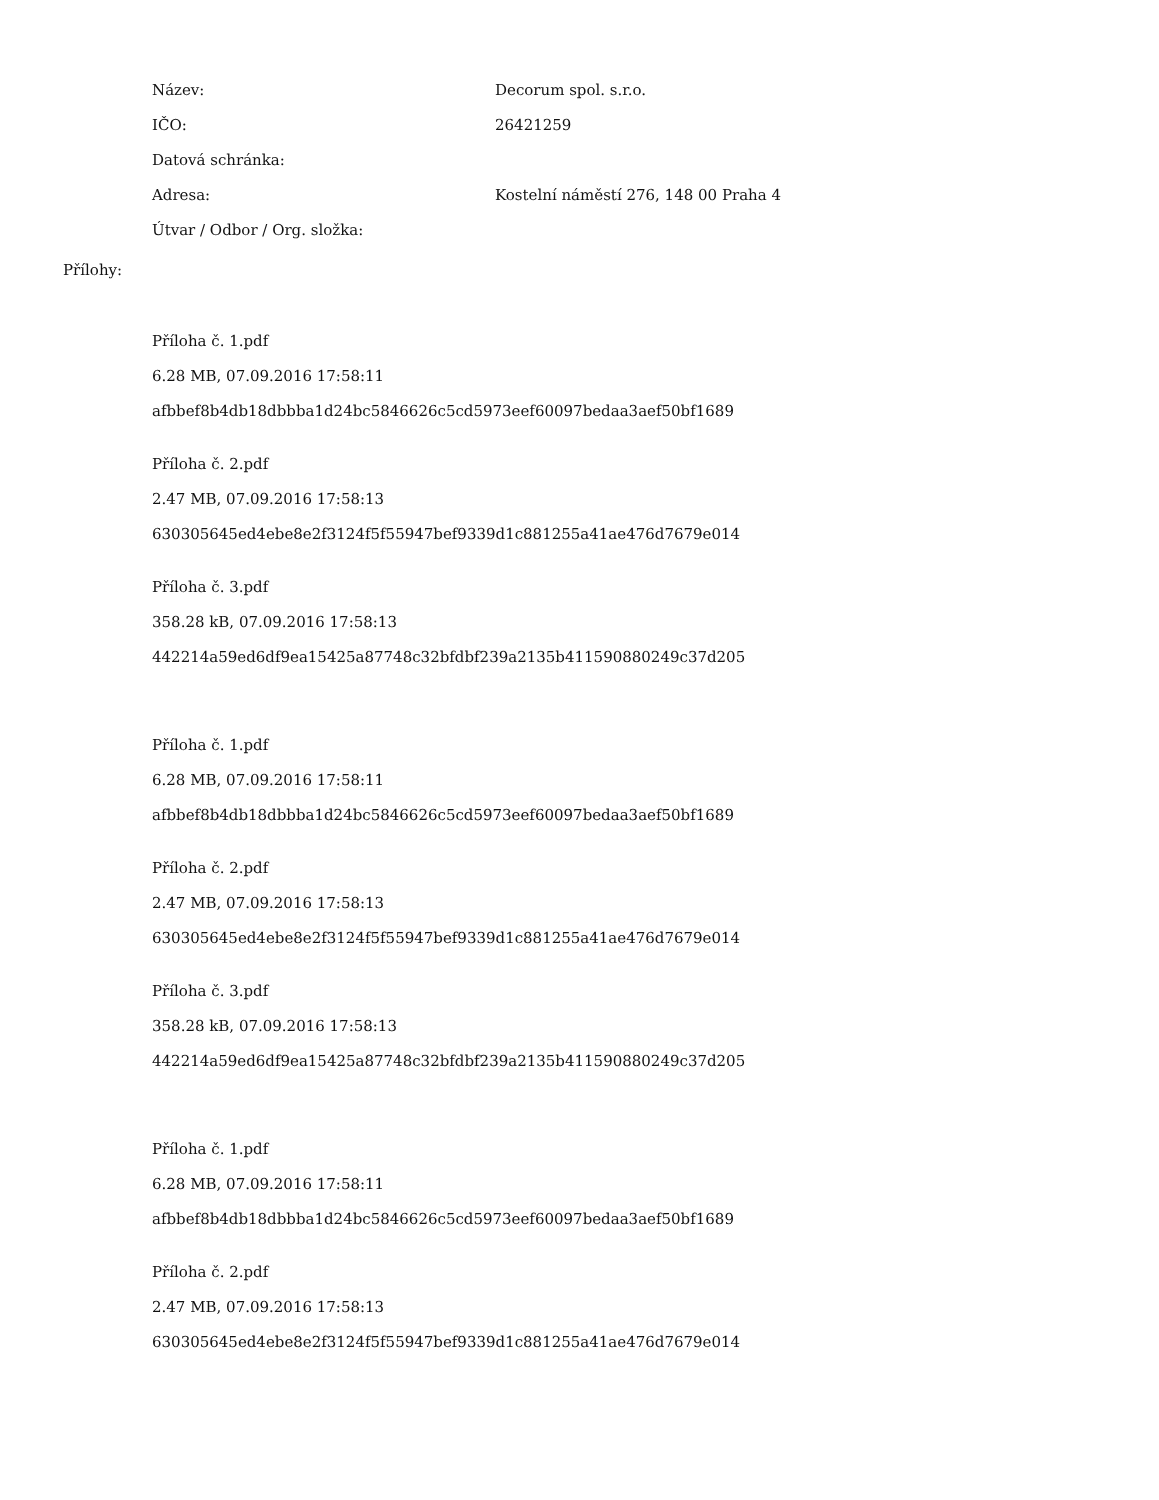Název: Decorum spol. s.r.o.
IČO: 26421259
Datová schránka:
Adresa:
Kostelní náměstí 276, 148 00 Praha 4
Útvar / Odbor / Org. složka:
Přílohy:
Příloha č. 1.pdf
6.28 MB, 07.09.2016 17:58:11
afbbef8b4db18dbbba1d24bc5846626c5cd5973eef60097bedaa3aef50bf1689
Příloha č. 2.pdf
2.47 MB, 07.09.2016 17:58:13
630305645ed4ebe8e2f3124f5f55947bef9339d1c881255a41ae476d7679e014
Příloha č. 3.pdf
358.28 kB, 07.09.2016 17:58:13
442214a59ed6df9ea15425a87748c32bfdbf239a2135b411590880249c37d205
Příloha č. 1.pdf
6.28 MB, 07.09.2016 17:58:11
afbbef8b4db18dbbba1d24bc5846626c5cd5973eef60097bedaa3aef50bf1689
Příloha č. 2.pdf
2.47 MB, 07.09.2016 17:58:13
630305645ed4ebe8e2f3124f5f55947bef9339d1c881255a41ae476d7679e014
Příloha č. 3.pdf
358.28 kB, 07.09.2016 17:58:13
442214a59ed6df9ea15425a87748c32bfdbf239a2135b411590880249c37d205
Příloha č. 1.pdf
6.28 MB, 07.09.2016 17:58:11
afbbef8b4db18dbbba1d24bc5846626c5cd5973eef60097bedaa3aef50bf1689
Příloha č. 2.pdf
2.47 MB, 07.09.2016 17:58:13
630305645ed4ebe8e2f3124f5f55947bef9339d1c881255a41ae476d7679e014